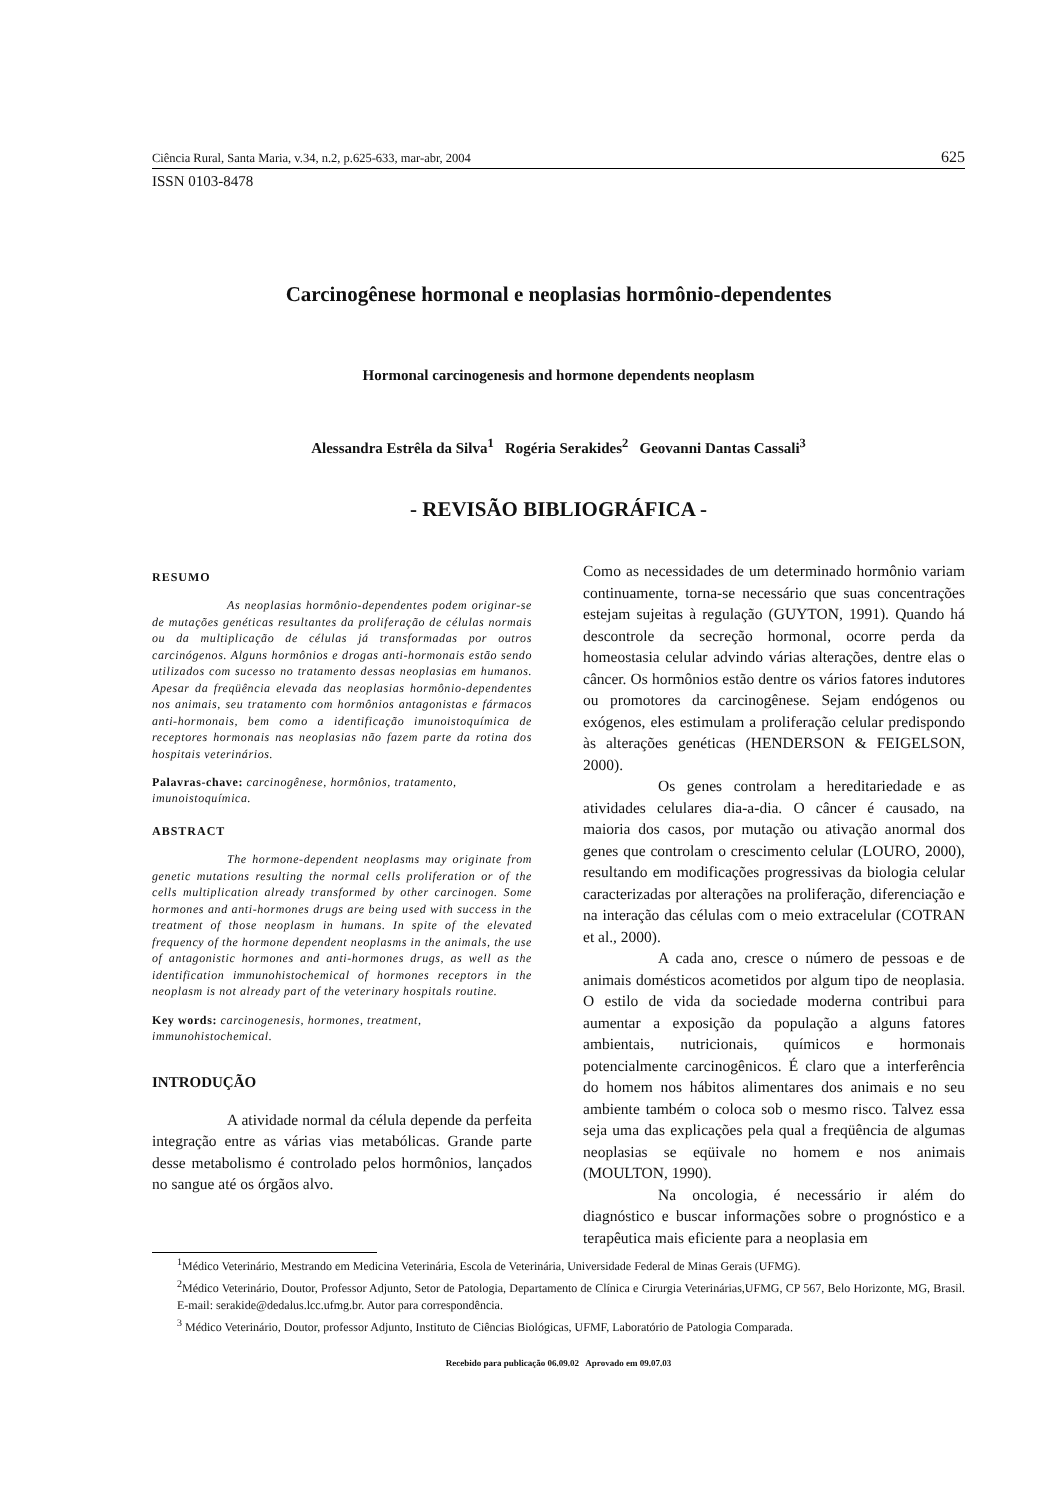Ciência Rural, Santa Maria, v.34, n.2, p.625-633, mar-abr, 2004 625
ISSN 0103-8478
Carcinogênese hormonal e neoplasias hormônio-dependentes
Hormonal carcinogenesis and hormone dependents neoplasm
Alessandra Estrêla da Silva<sup>1</sup> Rogéria Serakides<sup>2</sup> Geovanni Dantas Cassali<sup>3</sup>
- REVISÃO BIBLIOGRÁFICA -
RESUMO
As neoplasias hormônio-dependentes podem originar-se de mutações genéticas resultantes da proliferação de células normais ou da multiplicação de células já transformadas por outros carcinógenos. Alguns hormônios e drogas anti-hormonais estão sendo utilizados com sucesso no tratamento dessas neoplasias em humanos. Apesar da freqüência elevada das neoplasias hormônio-dependentes nos animais, seu tratamento com hormônios antagonistas e fármacos anti-hormonais, bem como a identificação imunoistoquímica de receptores hormonais nas neoplasias não fazem parte da rotina dos hospitais veterinários.
Palavras-chave: carcinogênese, hormônios, tratamento, imunoistoquímica.
ABSTRACT
The hormone-dependent neoplasms may originate from genetic mutations resulting the normal cells proliferation or of the cells multiplication already transformed by other carcinogen. Some hormones and anti-hormones drugs are being used with success in the treatment of those neoplasm in humans. In spite of the elevated frequency of the hormone dependent neoplasms in the animals, the use of antagonistic hormones and anti-hormones drugs, as well as the identification immunohistochemical of hormones receptors in the neoplasm is not already part of the veterinary hospitals routine.
Key words: carcinogenesis, hormones, treatment, immunohistochemical.
INTRODUÇÃO
A atividade normal da célula depende da perfeita integração entre as várias vias metabólicas. Grande parte desse metabolismo é controlado pelos hormônios, lançados no sangue até os órgãos alvo.
Como as necessidades de um determinado hormônio variam continuamente, torna-se necessário que suas concentrações estejam sujeitas à regulação (GUYTON, 1991). Quando há descontrole da secreção hormonal, ocorre perda da homeostasia celular advindo várias alterações, dentre elas o câncer. Os hormônios estão dentre os vários fatores indutores ou promotores da carcinogênese. Sejam endógenos ou exógenos, eles estimulam a proliferação celular predispondo às alterações genéticas (HENDERSON & FEIGELSON, 2000).
Os genes controlam a hereditariedade e as atividades celulares dia-a-dia. O câncer é causado, na maioria dos casos, por mutação ou ativação anormal dos genes que controlam o crescimento celular (LOURO, 2000), resultando em modificações progressivas da biologia celular caracterizadas por alterações na proliferação, diferenciação e na interação das células com o meio extracelular (COTRAN et al., 2000).
A cada ano, cresce o número de pessoas e de animais domésticos acometidos por algum tipo de neoplasia. O estilo de vida da sociedade moderna contribui para aumentar a exposição da população a alguns fatores ambientais, nutricionais, químicos e hormonais potencialmente carcinogênicos. É claro que a interferência do homem nos hábitos alimentares dos animais e no seu ambiente também o coloca sob o mesmo risco. Talvez essa seja uma das explicações pela qual a freqüência de algumas neoplasias se eqüivale no homem e nos animais (MOULTON, 1990).
Na oncologia, é necessário ir além do diagnóstico e buscar informações sobre o prognóstico e a terapêutica mais eficiente para a neoplasia em
<sup>1</sup> Médico Veterinário, Mestrando em Medicina Veterinária, Escola de Veterinária, Universidade Federal de Minas Gerais (UFMG).
<sup>2</sup> Médico Veterinário, Doutor, Professor Adjunto, Setor de Patologia, Departamento de Clínica e Cirurgia Veterinárias,UFMG, CP 567, Belo Horizonte, MG, Brasil. E-mail: serakide@dedalus.lcc.ufmg.br. Autor para correspondência.
<sup>3</sup> Médico Veterinário, Doutor, professor Adjunto, Instituto de Ciências Biológicas, UFMF, Laboratório de Patologia Comparada.
Recebido para publicação 06.09.02 Aprovado em 09.07.03